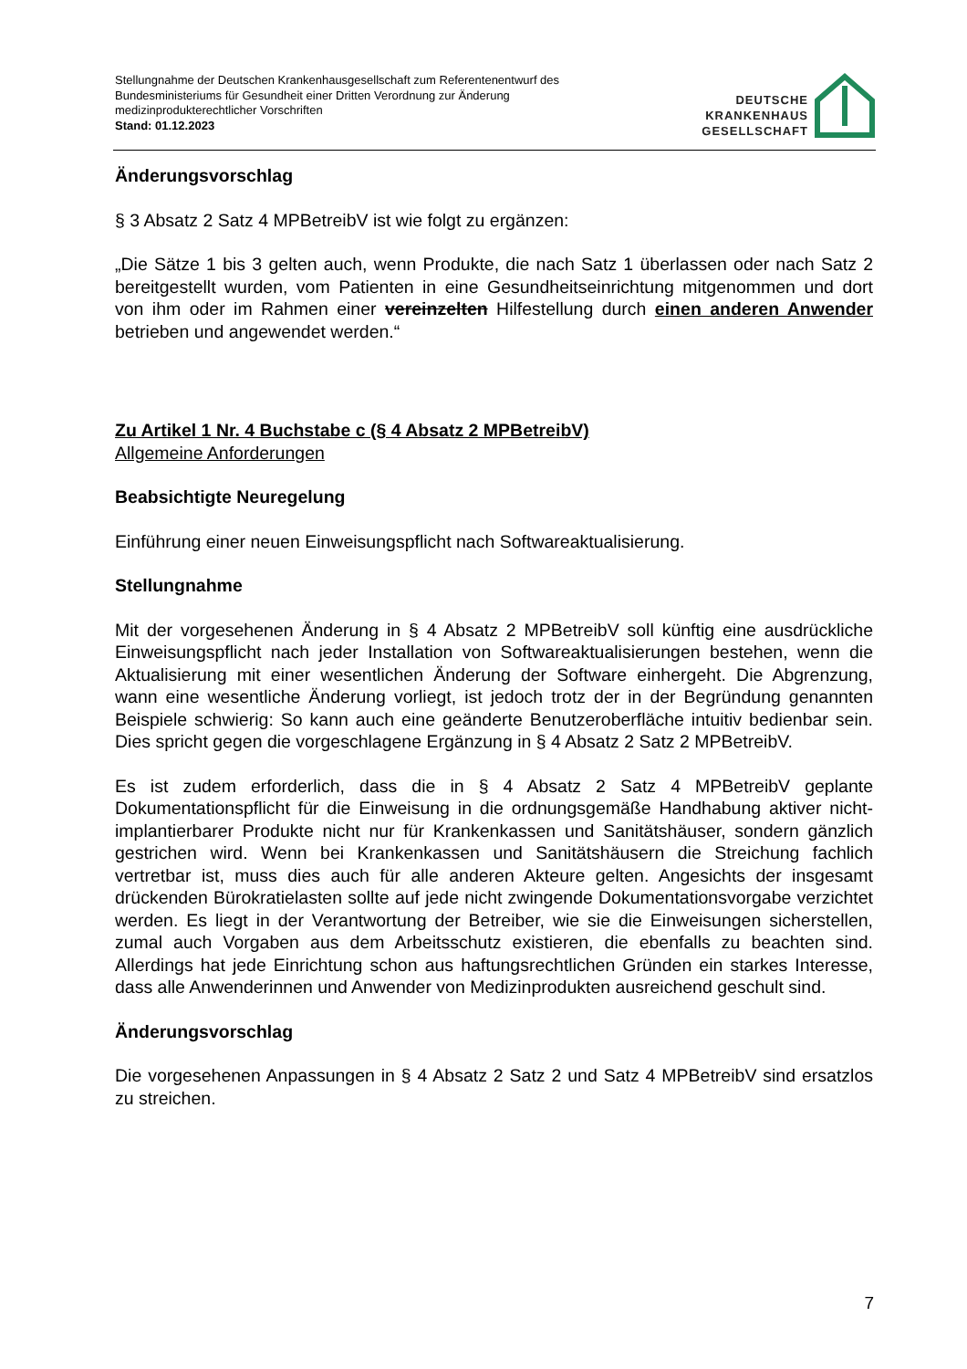Stellungnahme der Deutschen Krankenhausgesellschaft zum Referentenentwurf des
Bundesministeriums für Gesundheit einer Dritten Verordnung zur Änderung
medizinprodukterechtlicher Vorschriften
Stand: 01.12.2023
DEUTSCHE
KRANKENHAUS
GESELLSCHAFT
Änderungsvorschlag
§ 3 Absatz 2 Satz 4 MPBetreibV ist wie folgt zu ergänzen:
„Die Sätze 1 bis 3 gelten auch, wenn Produkte, die nach Satz 1 überlassen oder nach Satz 2 bereitgestellt wurden, vom Patienten in eine Gesundheitseinrichtung mitgenommen und dort von ihm oder im Rahmen einer vereinzelten Hilfestellung durch einen anderen Anwender betrieben und angewendet werden.“
Zu Artikel 1 Nr. 4 Buchstabe c (§ 4 Absatz 2 MPBetreibV)
Allgemeine Anforderungen
Beabsichtigte Neuregelung
Einführung einer neuen Einweisungspflicht nach Softwareaktualisierung.
Stellungnahme
Mit der vorgesehenen Änderung in § 4 Absatz 2 MPBetreibV soll künftig eine ausdrückliche Einweisungspflicht nach jeder Installation von Softwareaktualisierungen bestehen, wenn die Aktualisierung mit einer wesentlichen Änderung der Software einhergeht. Die Abgrenzung, wann eine wesentliche Änderung vorliegt, ist jedoch trotz der in der Begründung genannten Beispiele schwierig: So kann auch eine geänderte Benutzeroberfläche intuitiv bedienbar sein. Dies spricht gegen die vorgeschlagene Ergänzung in § 4 Absatz 2 Satz 2 MPBetreibV.
Es ist zudem erforderlich, dass die in § 4 Absatz 2 Satz 4 MPBetreibV geplante Dokumentationspflicht für die Einweisung in die ordnungsgemäße Handhabung aktiver nicht-implantierbarer Produkte nicht nur für Krankenkassen und Sanitätshäuser, sondern gänzlich gestrichen wird. Wenn bei Krankenkassen und Sanitätshäusern die Streichung fachlich vertretbar ist, muss dies auch für alle anderen Akteure gelten. Angesichts der insgesamt drückenden Bürokratielasten sollte auf jede nicht zwingende Dokumentationsvorgabe verzichtet werden. Es liegt in der Verantwortung der Betreiber, wie sie die Einweisungen sicherstellen, zumal auch Vorgaben aus dem Arbeitsschutz existieren, die ebenfalls zu beachten sind. Allerdings hat jede Einrichtung schon aus haftungsrechtlichen Gründen ein starkes Interesse, dass alle Anwenderinnen und Anwender von Medizinprodukten ausreichend geschult sind.
Änderungsvorschlag
Die vorgesehenen Anpassungen in § 4 Absatz 2 Satz 2 und Satz 4 MPBetreibV sind ersatzlos zu streichen.
7